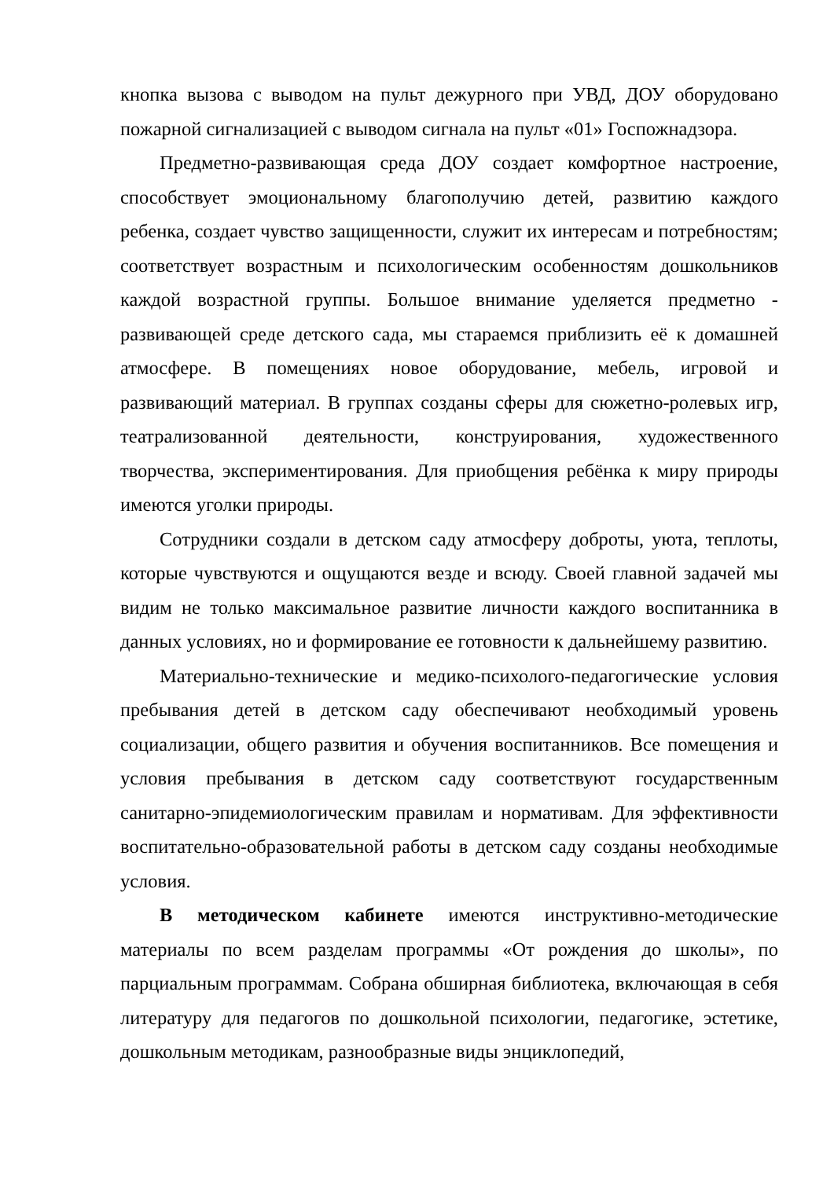кнопка вызова с выводом на пульт дежурного при УВД, ДОУ оборудовано пожарной сигнализацией с выводом сигнала на пульт «01» Госпожнадзора.
Предметно-развивающая среда ДОУ создает комфортное настроение, способствует эмоциональному благополучию детей, развитию каждого ребенка, создает чувство защищенности, служит их интересам и потребностям; соответствует возрастным и психологическим особенностям дошкольников каждой возрастной группы. Большое внимание уделяется предметно - развивающей среде детского сада, мы стараемся приблизить её к домашней атмосфере. В помещениях новое оборудование, мебель, игровой и развивающий материал. В группах созданы сферы для сюжетно-ролевых игр, театрализованной деятельности, конструирования, художественного творчества, экспериментирования. Для приобщения ребёнка к миру природы имеются уголки природы.
Сотрудники создали в детском саду атмосферу доброты, уюта, теплоты, которые чувствуются и ощущаются везде и всюду. Своей главной задачей мы видим не только максимальное развитие личности каждого воспитанника в данных условиях, но и формирование ее готовности к дальнейшему развитию.
Материально-технические и медико-психолого-педагогические условия пребывания детей в детском саду обеспечивают необходимый уровень социализации, общего развития и обучения воспитанников. Все помещения и условия пребывания в детском саду соответствуют государственным санитарно-эпидемиологическим правилам и нормативам. Для эффективности воспитательно-образовательной работы в детском саду созданы необходимые условия.
В методическом кабинете имеются инструктивно-методические материалы по всем разделам программы «От рождения до школы», по парциальным программам. Собрана обширная библиотека, включающая в себя литературу для педагогов по дошкольной психологии, педагогике, эстетике, дошкольным методикам, разнообразные виды энциклопедий,